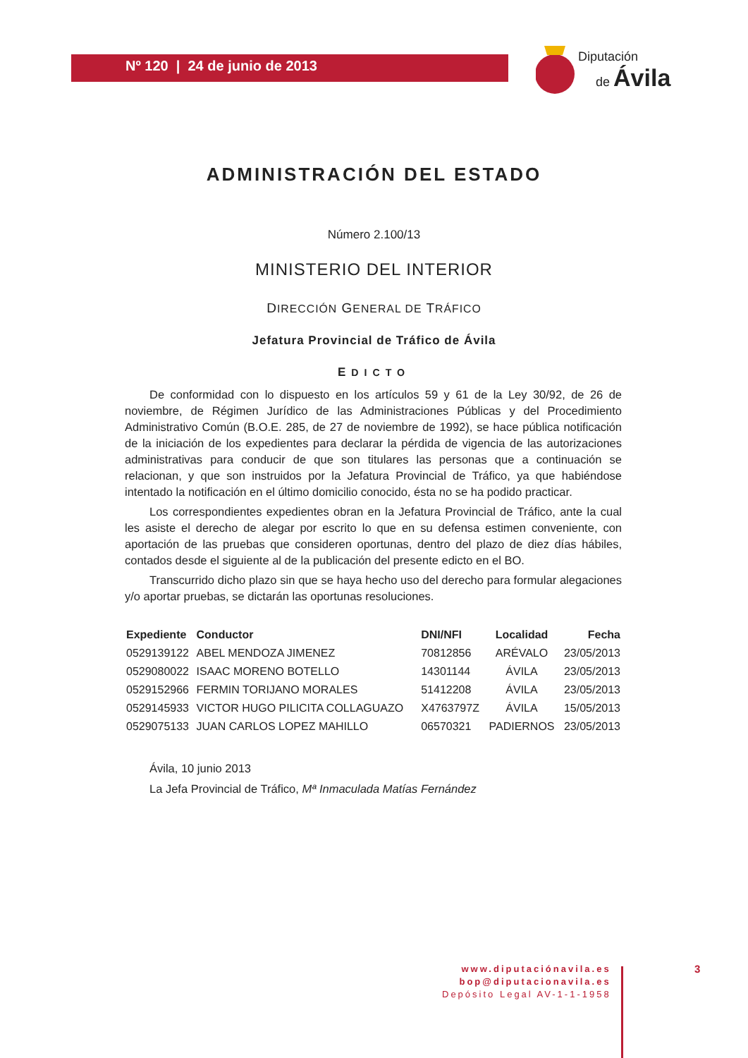Nº 120 | 24 de junio de 2013
Diputación
de Ávila
ADMINISTRACIÓN DEL ESTADO
Número 2.100/13
MINISTERIO DEL INTERIOR
DIRECCIÓN GENERAL DE TRÁFICO
Jefatura Provincial de Tráfico de Ávila
EDICTO
De conformidad con lo dispuesto en los artículos 59 y 61 de la Ley 30/92, de 26 de noviembre, de Régimen Jurídico de las Administraciones Públicas y del Procedimiento Administrativo Común (B.O.E. 285, de 27 de noviembre de 1992), se hace pública notificación de la iniciación de los expedientes para declarar la pérdida de vigencia de las autorizaciones administrativas para conducir de que son titulares las personas que a continuación se relacionan, y que son instruidos por la Jefatura Provincial de Tráfico, ya que habiéndose intentado la notificación en el último domicilio conocido, ésta no se ha podido practicar.
Los correspondientes expedientes obran en la Jefatura Provincial de Tráfico, ante la cual les asiste el derecho de alegar por escrito lo que en su defensa estimen conveniente, con aportación de las pruebas que consideren oportunas, dentro del plazo de diez días hábiles, contados desde el siguiente al de la publicación del presente edicto en el BO.
Transcurrido dicho plazo sin que se haya hecho uso del derecho para formular alegaciones y/o aportar pruebas, se dictarán las oportunas resoluciones.
| Expediente | Conductor | DNI/NFI | Localidad | Fecha |
| --- | --- | --- | --- | --- |
| 0529139122 | ABEL MENDOZA JIMENEZ | 70812856 | ARÉVALO | 23/05/2013 |
| 0529080022 | ISAAC MORENO BOTELLO | 14301144 | ÁVILA | 23/05/2013 |
| 0529152966 | FERMIN TORIJANO MORALES | 51412208 | ÁVILA | 23/05/2013 |
| 0529145933 | VICTOR HUGO PILICITA COLLAGUAZO | X4763797Z | ÁVILA | 15/05/2013 |
| 0529075133 | JUAN CARLOS LOPEZ MAHILLO | 06570321 | PADIERNOS | 23/05/2013 |
Ávila, 10 junio 2013
La Jefa Provincial de Tráfico, Mª Inmaculada Matías Fernández
www.diputaciónavila.es
bop@diputacionavila.es
Depósito Legal AV-1-1-1958
3